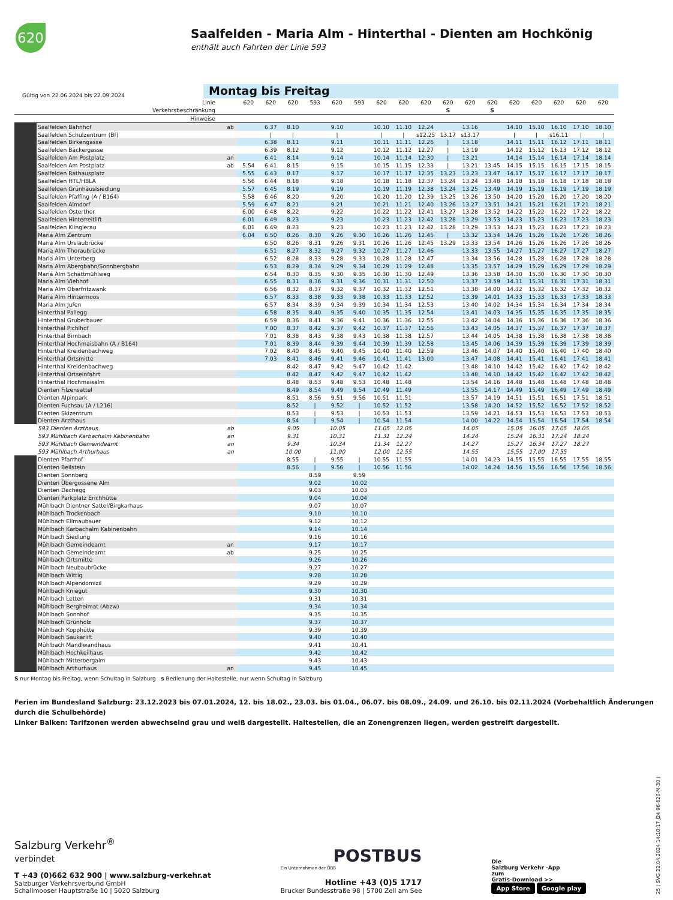620
Saalfelden - Maria Alm - Hinterthal - Dienten am Hochkönig
enthält auch Fahrten der Linie 593
Gültig von 22.06.2024 bis 22.09.2024
Montag bis Freitag
| | Linie | | 620 | 620 | 620 | 593 | 620 | 593 | 620 | 620 | 620 | 620 | 620 | 620 | 620 | 620 | 620 | 620 | 620 |
| --- | --- | --- | --- | --- | --- | --- | --- | --- | --- | --- | --- | --- | --- | --- | --- | --- | --- | --- | --- |
| | Verkehrsbeschränkung | | | | | | | | | | | S | | S | | | | | |
| | Hinweise | | | | | | | | | | | | | | | | | | |
| | Saalfelden Bahnhof | ab | | 6.37 | 8.10 | | 9.10 | | 10.10 | 11.10 | 12.24 | | 13.16 | | 14.10 | 15.10 | 16.10 | 17.10 | 18.10 |
| | Saalfelden Schulzentrum (Bf) | | | / | / | | / | | / | / | s12.25 | 13.17 | s13.17 | | / | / | s16.11 | / | / |
| | Saalfelden Birkengasse | | | 6.38 | 8.11 | | 9.11 | | 10.11 | 11.11 | 12.26 | / | 13.18 | | 14.11 | 15.11 | 16.12 | 17.11 | 18.11 |
| | Saalfelden Bäckergasse | | | 6.39 | 8.12 | | 9.12 | | 10.12 | 11.12 | 12.27 | / | 13.19 | | 14.12 | 15.12 | 16.13 | 17.12 | 18.12 |
| | Saalfelden Am Postplatz | an | | 6.41 | 8.14 | | 9.14 | | 10.14 | 11.14 | 12.30 | / | 13.21 | | 14.14 | 15.14 | 16.14 | 17.14 | 18.14 |
| | Saalfelden Am Postplatz | ab | 5.54 | 6.41 | 8.15 | | 9.15 | | 10.15 | 11.15 | 12.33 | / | 13.21 | 13.45 | 14.15 | 15.15 | 16.15 | 17.15 | 18.15 |
| | Saalfelden Rathausplatz | | 5.55 | 6.43 | 8.17 | | 9.17 | | 10.17 | 11.17 | 12.35 | 13.23 | 13.23 | 13.47 | 14.17 | 15.17 | 16.17 | 17.17 | 18.17 |
| | Saalfelden HTL/HBLA | | 5.56 | 6.44 | 8.18 | | 9.18 | | 10.18 | 11.18 | 12.37 | 13.24 | 13.24 | 13.48 | 14.18 | 15.18 | 16.18 | 17.18 | 18.18 |
| | Saalfelden Grünhäuslsiedlung | | 5.57 | 6.45 | 8.19 | | 9.19 | | 10.19 | 11.19 | 12.38 | 13.24 | 13.25 | 13.49 | 14.19 | 15.19 | 16.19 | 17.19 | 18.19 |
| | Saalfelden Pfaffing (A / B164) | | 5.58 | 6.46 | 8.20 | | 9.20 | | 10.20 | 11.20 | 12.39 | 13.25 | 13.26 | 13.50 | 14.20 | 15.20 | 16.20 | 17.20 | 18.20 |
| | Saalfelden Almdorf | | 5.59 | 6.47 | 8.21 | | 9.21 | | 10.21 | 11.21 | 12.40 | 13.26 | 13.27 | 13.51 | 14.21 | 15.21 | 16.21 | 17.21 | 18.21 |
| | Saalfelden Osterthor | | 6.00 | 6.48 | 8.22 | | 9.22 | | 10.22 | 11.22 | 12.41 | 13.27 | 13.28 | 13.52 | 14.22 | 15.22 | 16.22 | 17.22 | 18.22 |
| | Saalfelden Hinterreitlift | | 6.01 | 6.49 | 8.23 | | 9.23 | | 10.23 | 11.23 | 12.42 | 13.28 | 13.29 | 13.53 | 14.23 | 15.23 | 16.23 | 17.23 | 18.23 |
| | Saalfelden Klinglerau | | 6.01 | 6.49 | 8.23 | | 9.23 | | 10.23 | 11.23 | 12.42 | 13.28 | 13.29 | 13.53 | 14.23 | 15.23 | 16.23 | 17.23 | 18.23 |
| | Maria Alm Zentrum | | 6.04 | 6.50 | 8.26 | 8.30 | 9.26 | 9.30 | 10.26 | 11.26 | 12.45 | / | 13.32 | 13.54 | 14.26 | 15.26 | 16.26 | 17.26 | 18.26 |
| | Maria Alm Urslaubrücke | | | 6.50 | 8.26 | 8.31 | 9.26 | 9.31 | 10.26 | 11.26 | 12.45 | 13.29 | 13.33 | 13.54 | 14.26 | 15.26 | 16.26 | 17.26 | 18.26 |
| | Maria Alm Thoraubrücke | | | 6.51 | 8.27 | 8.32 | 9.27 | 9.32 | 10.27 | 11.27 | 12.46 | | 13.33 | 13.55 | 14.27 | 15.27 | 16.27 | 17.27 | 18.27 |
| | Maria Alm Unterberg | | | 6.52 | 8.28 | 8.33 | 9.28 | 9.33 | 10.28 | 11.28 | 12.47 | | 13.34 | 13.56 | 14.28 | 15.28 | 16.28 | 17.28 | 18.28 |
| | Maria Alm Abergbahn/Sonnbergbahn | | | 6.53 | 8.29 | 8.34 | 9.29 | 9.34 | 10.29 | 11.29 | 12.48 | | 13.35 | 13.57 | 14.29 | 15.29 | 16.29 | 17.29 | 18.29 |
| | Maria Alm Schattmühlweg | | | 6.54 | 8.30 | 8.35 | 9.30 | 9.35 | 10.30 | 11.30 | 12.49 | | 13.36 | 13.58 | 14.30 | 15.30 | 16.30 | 17.30 | 18.30 |
| | Maria Alm Viehhof | | | 6.55 | 8.31 | 8.36 | 9.31 | 9.36 | 10.31 | 11.31 | 12.50 | | 13.37 | 13.59 | 14.31 | 15.31 | 16.31 | 17.31 | 18.31 |
| | Maria Alm Oberfritzwank | | | 6.56 | 8.32 | 8.37 | 9.32 | 9.37 | 10.32 | 11.32 | 12.51 | | 13.38 | 14.00 | 14.32 | 15.32 | 16.32 | 17.32 | 18.32 |
| | Maria Alm Hintermoos | | | 6.57 | 8.33 | 8.38 | 9.33 | 9.38 | 10.33 | 11.33 | 12.52 | | 13.39 | 14.01 | 14.33 | 15.33 | 16.33 | 17.33 | 18.33 |
| | Maria Alm Jufen | | | 6.57 | 8.34 | 8.39 | 9.34 | 9.39 | 10.34 | 11.34 | 12.53 | | 13.40 | 14.02 | 14.34 | 15.34 | 16.34 | 17.34 | 18.34 |
| | Hinterthal Pallegg | | | 6.58 | 8.35 | 8.40 | 9.35 | 9.40 | 10.35 | 11.35 | 12.54 | | 13.41 | 14.03 | 14.35 | 15.35 | 16.35 | 17.35 | 18.35 |
| | Hinterthal Gruberbauer | | | 6.59 | 8.36 | 8.41 | 9.36 | 9.41 | 10.36 | 11.36 | 12.55 | | 13.42 | 14.04 | 14.36 | 15.36 | 16.36 | 17.36 | 18.36 |
| | Hinterthal Pichlhof | | | 7.00 | 8.37 | 8.42 | 9.37 | 9.42 | 10.37 | 11.37 | 12.56 | | 13.43 | 14.05 | 14.37 | 15.37 | 16.37 | 17.37 | 18.37 |
| | Hinterthal Birnbach | | | 7.01 | 8.38 | 8.43 | 9.38 | 9.43 | 10.38 | 11.38 | 12.57 | | 13.44 | 14.05 | 14.38 | 15.38 | 16.38 | 17.38 | 18.38 |
| | Hinterthal Hochmaisbahn (A / B164) | | | 7.01 | 8.39 | 8.44 | 9.39 | 9.44 | 10.39 | 11.39 | 12.58 | | 13.45 | 14.06 | 14.39 | 15.39 | 16.39 | 17.39 | 18.39 |
| | Hinterthal Kreidenbachweg | | | 7.02 | 8.40 | 8.45 | 9.40 | 9.45 | 10.40 | 11.40 | 12.59 | | 13.46 | 14.07 | 14.40 | 15.40 | 16.40 | 17.40 | 18.40 |
| | Hinterthal Ortsmitte | | | 7.03 | 8.41 | 8.46 | 9.41 | 9.46 | 10.41 | 11.41 | 13.00 | | 13.47 | 14.08 | 14.41 | 15.41 | 16.41 | 17.41 | 18.41 |
| | Hinterthal Kreidenbachweg | | | | 8.42 | 8.47 | 9.42 | 9.47 | 10.42 | 11.42 | | | 13.48 | 14.10 | 14.42 | 15.42 | 16.42 | 17.42 | 18.42 |
| | Hinterthal Ortseinfahrt | | | | 8.42 | 8.47 | 9.42 | 9.47 | 10.42 | 11.42 | | | 13.48 | 14.10 | 14.42 | 15.42 | 16.42 | 17.42 | 18.42 |
| | Hinterthal Hochmaisalm | | | | 8.48 | 8.53 | 9.48 | 9.53 | 10.48 | 11.48 | | | 13.54 | 14.16 | 14.48 | 15.48 | 16.48 | 17.48 | 18.48 |
| | Dienten Filzensattel | | | | 8.49 | 8.54 | 9.49 | 9.54 | 10.49 | 11.49 | | | 13.55 | 14.17 | 14.49 | 15.49 | 16.49 | 17.49 | 18.49 |
| | Dienten Alpinpark | | | | 8.51 | 8.56 | 9.51 | 9.56 | 10.51 | 11.51 | | | 13.57 | 14.19 | 14.51 | 15.51 | 16.51 | 17.51 | 18.51 |
| | Dienten Fuchsau (A / L216) | | | | 8.52 | / | 9.52 | / | 10.52 | 11.52 | | | 13.58 | 14.20 | 14.52 | 15.52 | 16.52 | 17.52 | 18.52 |
| | Dienten Skizentrum | | | | 8.53 | / | 9.53 | / | 10.53 | 11.53 | | | 13.59 | 14.21 | 14.53 | 15.53 | 16.53 | 17.53 | 18.53 |
| | Dienten Arzthaus | | | | 8.54 | / | 9.54 | / | 10.54 | 11.54 | | | 14.00 | 14.22 | 14.54 | 15.54 | 16.54 | 17.54 | 18.54 |
| | 593 Dienten Arzthaus | ab | | | 9.05 | | 10.05 | | 11.05 | 12.05 | | | 14.05 | | 15.05 | 16.05 | 17.05 | 18.05 | |
| | 593 Mühlbach Karbachalm Kabinenbahn | an | | | 9.31 | | 10.31 | | 11.31 | 12.24 | | | 14.24 | | 15.24 | 16.31 | 17.24 | 18.24 | |
| | 593 Mühlbach Gemeindeamt | an | | | 9.34 | | 10.34 | | 11.34 | 12.27 | | | 14.27 | | 15.27 | 16.34 | 17.27 | 18.27 | |
| | 593 Mühlbach Arthurhaus | an | | | 10.00 | | 11.00 | | 12.00 | 12.55 | | | 14.55 | | 15.55 | 17.00 | 17.55 | | |
| | Dienten Pfarrhof | | | | 8.55 | / | 9.55 | / | 10.55 | 11.55 | | | 14.01 | 14.23 | 14.55 | 15.55 | 16.55 | 17.55 | 18.55 |
| | Dienten Beilstein | | | | 8.56 | / | 9.56 | / | 10.56 | 11.56 | | | 14.02 | 14.24 | 14.56 | 15.56 | 16.56 | 17.56 | 18.56 |
| | Dienten Sonnberg | | | | | 8.59 | | 9.59 | | | | | | | | | | | |
| | Dienten Übergossene Alm | | | | | 9.02 | | 10.02 | | | | | | | | | | | |
| | Dienten Dachegg | | | | | 9.03 | | 10.03 | | | | | | | | | | | |
| | Dienten Parkplatz Erichhütte | | | | | 9.04 | | 10.04 | | | | | | | | | | | |
| | Mühlbach Dientner Sattel/Birgkarhaus | | | | | 9.07 | | 10.07 | | | | | | | | | | | |
| | Mühlbach Trockenbach | | | | | 9.10 | | 10.10 | | | | | | | | | | | |
| | Mühlbach Ellmaubauer | | | | | 9.12 | | 10.12 | | | | | | | | | | | |
| | Mühlbach Karbachalm Kabinenbahn | | | | | 9.14 | | 10.14 | | | | | | | | | | | |
| | Mühlbach Siedlung | | | | | 9.16 | | 10.16 | | | | | | | | | | | |
| | Mühlbach Gemeindeamt | an | | | | 9.17 | | 10.17 | | | | | | | | | | | |
| | Mühlbach Gemeindeamt | ab | | | | 9.25 | | 10.25 | | | | | | | | | | | |
| | Mühlbach Ortsmitte | | | | | 9.26 | | 10.26 | | | | | | | | | | | |
| | Mühlbach Neubaubrücke | | | | | 9.27 | | 10.27 | | | | | | | | | | | |
| | Mühlbach Wittig | | | | | 9.28 | | 10.28 | | | | | | | | | | | |
| | Mühlbach Alpendomizil | | | | | 9.29 | | 10.29 | | | | | | | | | | | |
| | Mühlbach Kniegut | | | | | 9.30 | | 10.30 | | | | | | | | | | | |
| | Mühlbach Letten | | | | | 9.31 | | 10.31 | | | | | | | | | | | |
| | Mühlbach Bergheimat (Abzw) | | | | | 9.34 | | 10.34 | | | | | | | | | | | |
| | Mühlbach Sonnhof | | | | | 9.35 | | 10.35 | | | | | | | | | | | |
| | Mühlbach Grünholz | | | | | 9.37 | | 10.37 | | | | | | | | | | | |
| | Mühlbach Kopphütte | | | | | 9.39 | | 10.39 | | | | | | | | | | | |
| | Mühlbach Saukarlift | | | | | 9.40 | | 10.40 | | | | | | | | | | | |
| | Mühlbach Mandlwandhaus | | | | | 9.41 | | 10.41 | | | | | | | | | | | |
| | Mühlbach Hochkeilhaus | | | | | 9.42 | | 10.42 | | | | | | | | | | | |
| | Mühlbach Mitterbergalm | | | | | 9.43 | | 10.43 | | | | | | | | | | | |
| | Mühlbach Arthurhaus | an | | | | 9.45 | | 10.45 | | | | | | | | | | | |
S nur Montag bis Freitag, wenn Schultag in Salzburg s Bedienung der Haltestelle, nur wenn Schultag in Salzburg
Ferien im Bundesland Salzburg: 23.12.2023 bis 07.01.2024, 12. bis 18.02., 23.03. bis 01.04., 06.07. bis 08.09., 24.09. und 26.10. bis 02.11.2024 (Vorbehaltlich Änderungen durch die Schulbehörde)
Linker Balken: Tarifzonen werden abwechselnd grau und weiß dargestellt. Haltestellen, die an Zonengrenzen liegen, werden gestreift dargestellt.
Salzburg Verkehr<sup>®</sup>
verbindet
T +43 (0)662 632 900 | www.salzburg-verkehr.at
Salzburger Verkehrsverbund GmbH
Schallmooser Hauptstraße 10 | 5020 Salzburg
POSTBUS
Ein Unternehmen der ÖBB
Hotline +43 (0)5 1717
Brucker Bundesstraße 98 | 5700 Zell am See
Die
Salzburg Verkehr -App
zum
Gratis-Download >>
App Store Google play
25 ( SVG 22.04.2024 14:10:17 j24 96-620-M-30 )